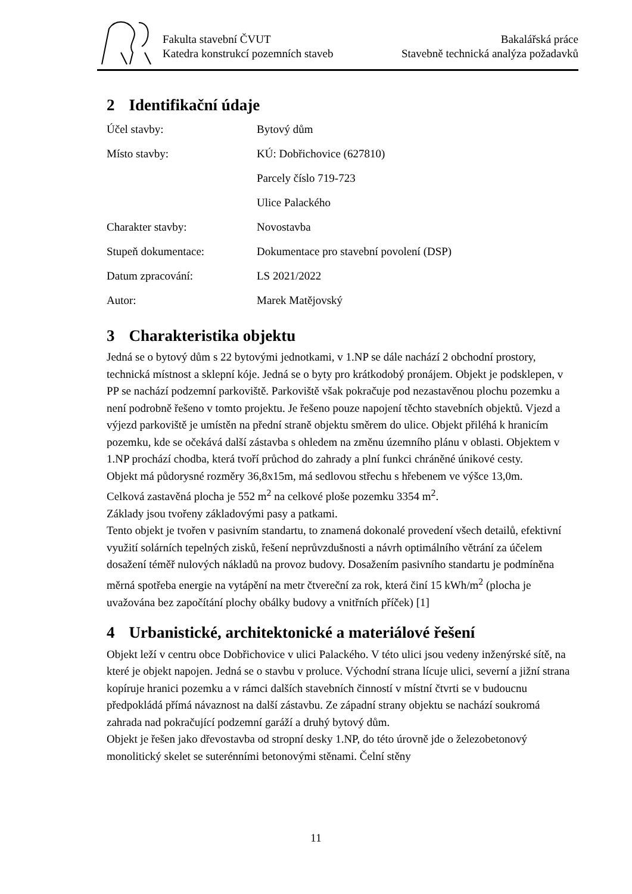Fakulta stavební ČVUT
Katedra konstrukcí pozemních staveb
Bakalářská práce
Stavebně technická analýza požadavků
2 Identifikační údaje
| Účel stavby: | Bytový dům |
| Místo stavby: | KÚ: Dobřichovice (627810) |
| | Parcely číslo 719-723 |
| | Ulice Palackého |
| Charakter stavby: | Novostavba |
| Stupeň dokumentace: | Dokumentace pro stavební povolení (DSP) |
| Datum zpracování: | LS 2021/2022 |
| Autor: | Marek Matějovský |
3 Charakteristika objektu
Jedná se o bytový dům s 22 bytovými jednotkami, v 1.NP se dále nachází 2 obchodní prostory, technická místnost a sklepní kóje. Jedná se o byty pro krátkodobý pronájem. Objekt je podsklepen, v PP se nachází podzemní parkoviště. Parkoviště však pokračuje pod nezastavěnou plochu pozemku a není podrobně řešeno v tomto projektu. Je řešeno pouze napojení těchto stavebních objektů. Vjezd a výjezd parkoviště je umístěn na přední straně objektu směrem do ulice. Objekt přiléhá k hranicím pozemku, kde se očekává další zástavba s ohledem na změnu územního plánu v oblasti. Objektem v 1.NP prochází chodba, která tvoří průchod do zahrady a plní funkci chráněné únikové cesty.
Objekt má půdorysné rozměry 36,8x15m, má sedlovou střechu s hřebenem ve výšce 13,0m.
Celková zastavěná plocha je 552 m<sup>2</sup> na celkové ploše pozemku 3354 m<sup>2</sup>.
Základy jsou tvořeny základovými pasy a patkami.
Tento objekt je tvořen v pasivním standartu, to znamená dokonalé provedení všech detailů, efektivní využití solárních tepelných zisků, řešení neprůvzdušnosti a návrh optimálního větrání za účelem dosažení téměř nulových nákladů na provoz budovy. Dosažením pasivního standartu je podmíněna měrná spotřeba energie na vytápění na metr čtvereční za rok, která činí 15 kWh/m<sup>2</sup> (plocha je uvažována bez započítání plochy obálky budovy a vnitřních příček) [1]
4 Urbanistické, architektonické a materiálové řešení
Objekt leží v centru obce Dobřichovice v ulici Palackého. V této ulici jsou vedeny inženýrské sítě, na které je objekt napojen. Jedná se o stavbu v proluce. Východní strana lícuje ulici, severní a jižní strana kopíruje hranici pozemku a v rámci dalších stavebních činností v místní čtvrti se v budoucnu předpokládá přímá návaznost na další zástavbu. Ze západní strany objektu se nachází soukromá zahrada nad pokračující podzemní garáží a druhý bytový dům.
Objekt je řešen jako dřevostavba od stropní desky 1.NP, do této úrovně jde o železobetonový monolitický skelet se suterénními betonovými stěnami. Čelní stěny
11